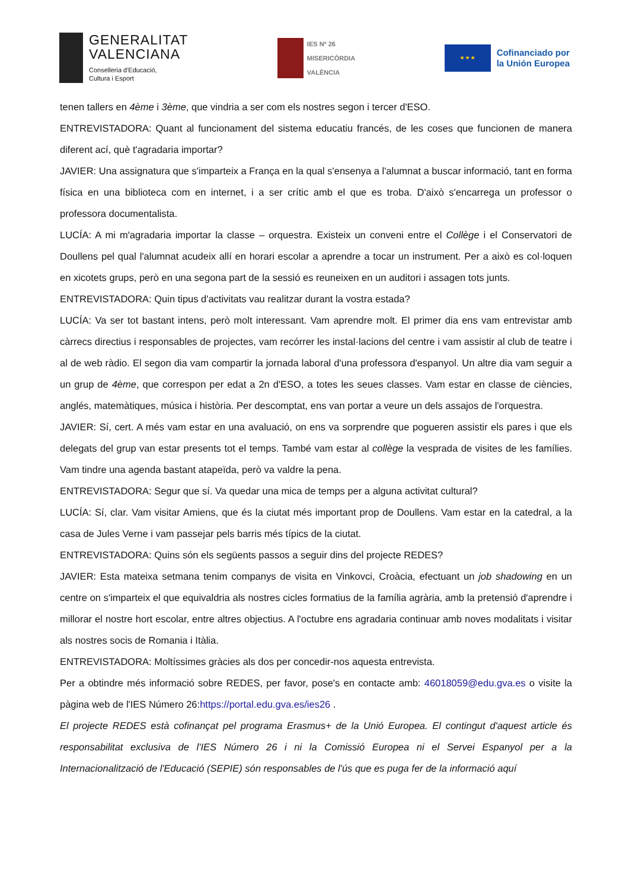GENERALITAT
VALENCIANA
Conselleria d'Educació,
Cultura i Esport
IES Nº 26
MISERICÒRDIA
VALÈNCIA
★ ★ ★
Cofinanciado por
la Unión Europea
tenen tallers en 4ème i 3ème, que vindria a ser com els nostres segon i tercer d'ESO.
ENTREVISTADORA: Quant al funcionament del sistema educatiu francés, de les coses que funcionen de manera diferent ací, què t'agradaria importar?
JAVIER: Una assignatura que s'imparteix a França en la qual s'ensenya a l'alumnat a buscar informació, tant en forma física en una biblioteca com en internet, i a ser crític amb el que es troba. D'això s'encarrega un professor o professora documentalista.
LUCÍA: A mi m'agradaria importar la classe – orquestra. Existeix un conveni entre el Collège i el Conservatori de Doullens pel qual l'alumnat acudeix allí en horari escolar a aprendre a tocar un instrument. Per a això es col·loquen en xicotets grups, però en una segona part de la sessió es reuneixen en un auditori i assagen tots junts.
ENTREVISTADORA: Quin tipus d'activitats vau realitzar durant la vostra estada?
LUCÍA: Va ser tot bastant intens, però molt interessant. Vam aprendre molt. El primer dia ens vam entrevistar amb càrrecs directius i responsables de projectes, vam recórrer les instal·lacions del centre i vam assistir al club de teatre i al de web ràdio. El segon dia vam compartir la jornada laboral d'una professora d'espanyol. Un altre dia vam seguir a un grup de 4ème, que correspon per edat a 2n d'ESO, a totes les seues classes. Vam estar en classe de ciències, anglés, matemàtiques, música i història. Per descomptat, ens van portar a veure un dels assajos de l'orquestra.
JAVIER: Sí, cert. A més vam estar en una avaluació, on ens va sorprendre que pogueren assistir els pares i que els delegats del grup van estar presents tot el temps. També vam estar al collège la vesprada de visites de les famílies. Vam tindre una agenda bastant atapeïda, però va valdre la pena.
ENTREVISTADORA: Segur que sí. Va quedar una mica de temps per a alguna activitat cultural?
LUCÍA: Sí, clar. Vam visitar Amiens, que és la ciutat més important prop de Doullens. Vam estar en la catedral, a la casa de Jules Verne i vam passejar pels barris més típics de la ciutat.
ENTREVISTADORA: Quins són els següents passos a seguir dins del projecte REDES?
JAVIER: Esta mateixa setmana tenim companys de visita en Vinkovci, Croàcia, efectuant un job shadowing en un centre on s'imparteix el que equivaldria als nostres cicles formatius de la família agrària, amb la pretensió d'aprendre i millorar el nostre hort escolar, entre altres objectius. A l'octubre ens agradaria continuar amb noves modalitats i visitar als nostres socis de Romania i Itàlia.
ENTREVISTADORA: Moltíssimes gràcies als dos per concedir-nos aquesta entrevista.
Per a obtindre més informació sobre REDES, per favor, pose's en contacte amb: 46018059@edu.gva.es o visite la pàgina web de l'IES Número 26:https://portal.edu.gva.es/ies26 .
El projecte REDES està cofinançat pel programa Erasmus+ de la Unió Europea. El contingut d'aquest article és responsabilitat exclusiva de l'IES Número 26 i ni la Comissió Europea ni el Servei Espanyol per a la Internacionalització de l'Educació (SEPIE) són responsables de l'ús que es puga fer de la informació aquí